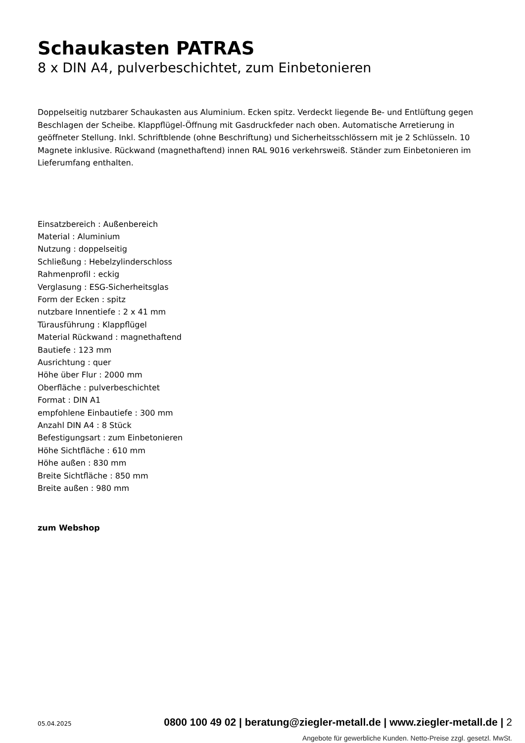Schaukasten PATRAS
8 x DIN A4, pulverbeschichtet, zum Einbetonieren
Doppelseitig nutzbarer Schaukasten aus Aluminium. Ecken spitz. Verdeckt liegende Be- und Entlüftung gegen Beschlagen der Scheibe. Klappflügel-Öffnung mit Gasdruckfeder nach oben. Automatische Arretierung in geöffneter Stellung. Inkl. Schriftblende (ohne Beschriftung) und Sicherheitsschlössern mit je 2 Schlüsseln. 10 Magnete inklusive. Rückwand (magnethaftend) innen RAL 9016 verkehrsweiß. Ständer zum Einbetonieren im Lieferumfang enthalten.
Einsatzbereich : Außenbereich
Material : Aluminium
Nutzung : doppelseitig
Schließung : Hebelzylinderschloss
Rahmenprofil : eckig
Verglasung : ESG-Sicherheitsglas
Form der Ecken : spitz
nutzbare Innentiefe : 2 x 41 mm
Türausführung : Klappflügel
Material Rückwand : magnethaftend
Bautiefe : 123 mm
Ausrichtung : quer
Höhe über Flur : 2000 mm
Oberfläche : pulverbeschichtet
Format : DIN A1
empfohlene Einbautiefe : 300 mm
Anzahl DIN A4 : 8 Stück
Befestigungsart : zum Einbetonieren
Höhe Sichtfläche : 610 mm
Höhe außen : 830 mm
Breite Sichtfläche : 850 mm
Breite außen : 980 mm
zum Webshop
05.04.2025 0800 100 49 02 | beratung@ziegler-metall.de | www.ziegler-metall.de | 2
Angebote für gewerbliche Kunden. Netto-Preise zzgl. gesetzl. MwSt.